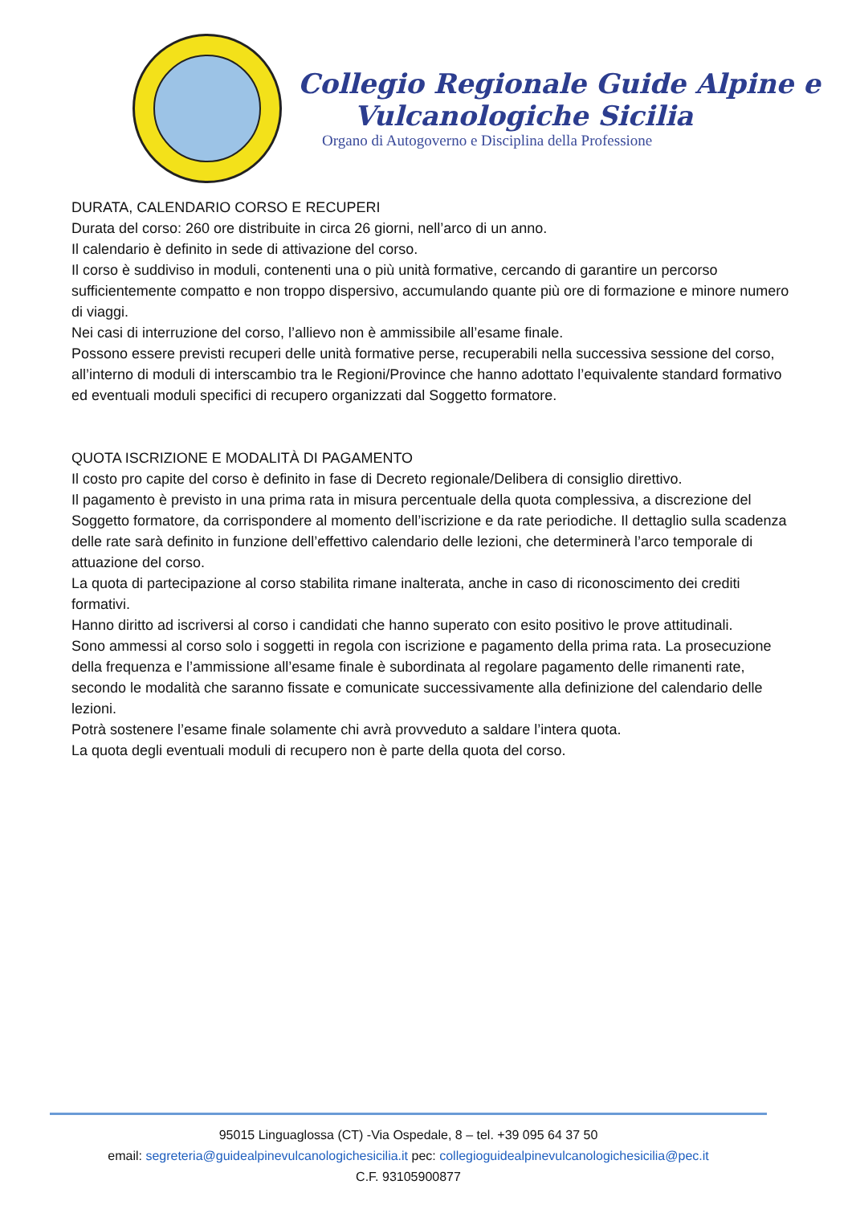Collegio Regionale Guide Alpine e
Vulcanologiche Sicilia
Organo di Autogoverno e Disciplina della Professione
DURATA, CALENDARIO CORSO E RECUPERI
Durata del corso: 260 ore distribuite in circa 26 giorni, nell’arco di un anno.
Il calendario è definito in sede di attivazione del corso.
Il corso è suddiviso in moduli, contenenti una o più unità formative, cercando di garantire un percorso sufficientemente compatto e non troppo dispersivo, accumulando quante più ore di formazione e minore numero di viaggi.
Nei casi di interruzione del corso, l’allievo non è ammissibile all’esame finale.
Possono essere previsti recuperi delle unità formative perse, recuperabili nella successiva sessione del corso, all’interno di moduli di interscambio tra le Regioni/Province che hanno adottato l’equivalente standard formativo ed eventuali moduli specifici di recupero organizzati dal Soggetto formatore.
QUOTA ISCRIZIONE E MODALITÀ DI PAGAMENTO
Il costo pro capite del corso è definito in fase di Decreto regionale/Delibera di consiglio direttivo.
Il pagamento è previsto in una prima rata in misura percentuale della quota complessiva, a discrezione del Soggetto formatore, da corrispondere al momento dell’iscrizione e da rate periodiche. Il dettaglio sulla scadenza delle rate sarà definito in funzione dell’effettivo calendario delle lezioni, che determinerà l’arco temporale di attuazione del corso.
La quota di partecipazione al corso stabilita rimane inalterata, anche in caso di riconoscimento dei crediti formativi.
Hanno diritto ad iscriversi al corso i candidati che hanno superato con esito positivo le prove attitudinali.
Sono ammessi al corso solo i soggetti in regola con iscrizione e pagamento della prima rata. La prosecuzione della frequenza e l’ammissione all’esame finale è subordinata al regolare pagamento delle rimanenti rate, secondo le modalità che saranno fissate e comunicate successivamente alla definizione del calendario delle lezioni.
Potrà sostenere l’esame finale solamente chi avrà provveduto a saldare l’intera quota.
La quota degli eventuali moduli di recupero non è parte della quota del corso.
95015 Linguaglossa (CT) -Via Ospedale, 8 – tel. +39 095 64 37 50
email: segreteria@guidealpinevulcanologichesicilia.it pec: collegioguidealpinevulcanologichesicilia@pec.it
C.F. 93105900877